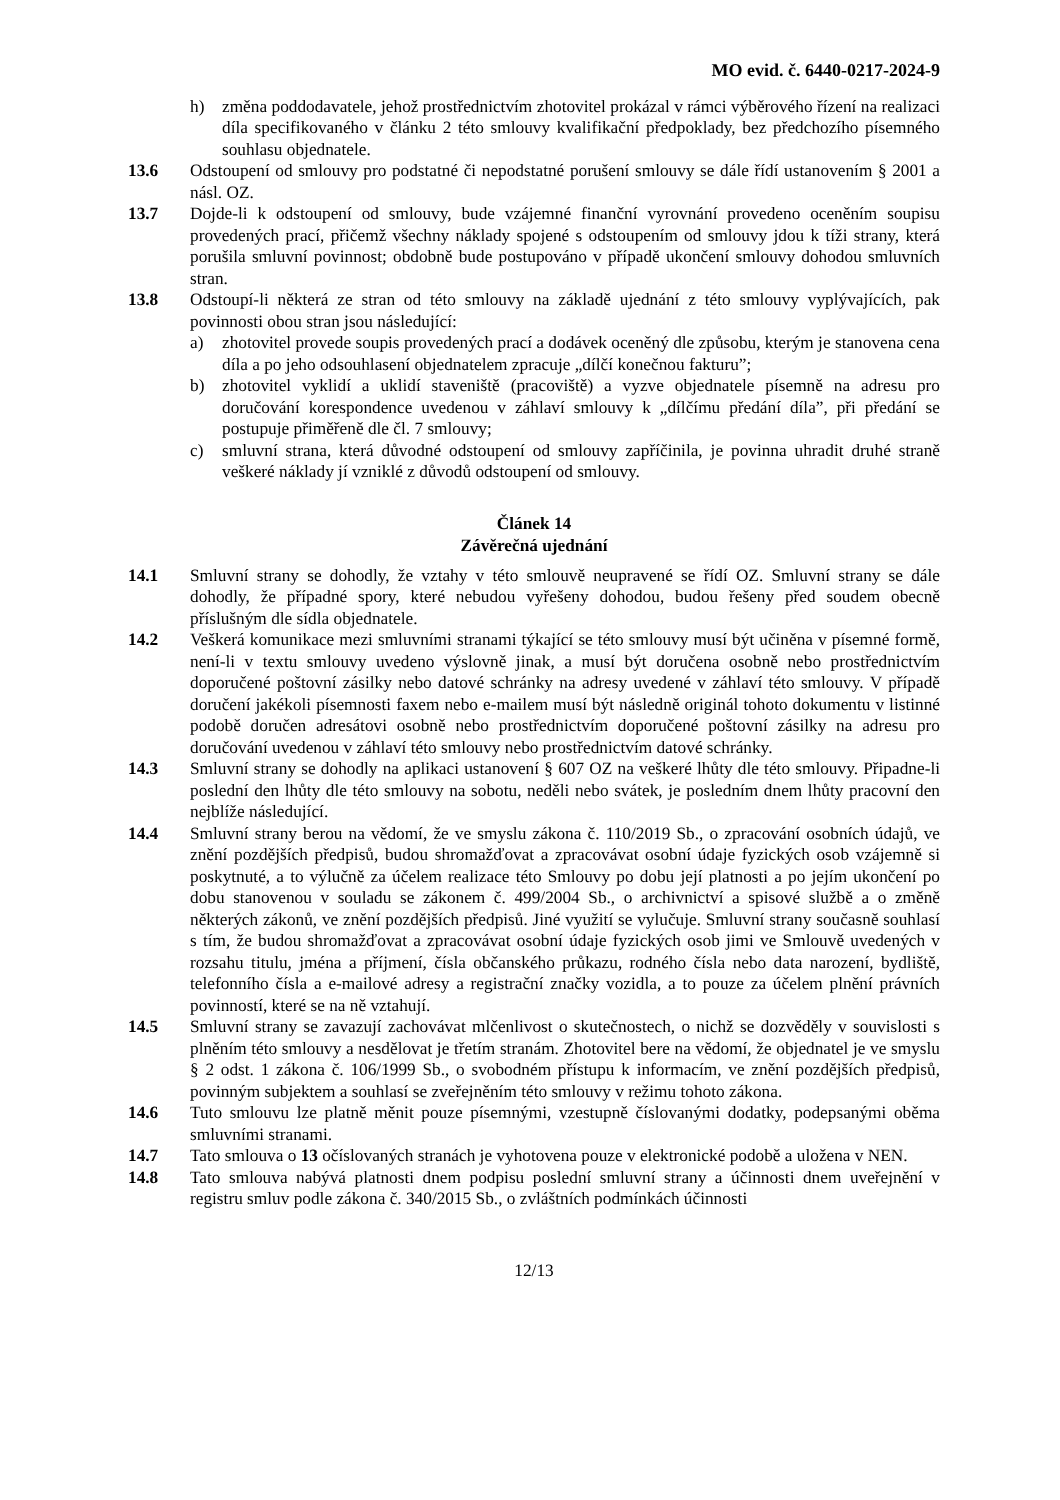MO evid. č. 6440-0217-2024-9
h) změna poddodavatele, jehož prostřednictvím zhotovitel prokázal v rámci výběrového řízení na realizaci díla specifikovaného v článku 2 této smlouvy kvalifikační předpoklady, bez předchozího písemného souhlasu objednatele.
13.6 Odstoupení od smlouvy pro podstatné či nepodstatné porušení smlouvy se dále řídí ustanovením § 2001 a násl. OZ.
13.7 Dojde-li k odstoupení od smlouvy, bude vzájemné finanční vyrovnání provedeno oceněním soupisu provedených prací, přičemž všechny náklady spojené s odstoupením od smlouvy jdou k tíži strany, která porušila smluvní povinnost; obdobně bude postupováno v případě ukončení smlouvy dohodou smluvních stran.
13.8 Odstoupí-li některá ze stran od této smlouvy na základě ujednání z této smlouvy vyplývajících, pak povinnosti obou stran jsou následující:
a) zhotovitel provede soupis provedených prací a dodávek oceněný dle způsobu, kterým je stanovena cena díla a po jeho odsouhlasení objednatelem zpracuje „dílčí konečnou fakturu”;
b) zhotovitel vyklidí a uklidí staveniště (pracoviště) a vyzve objednatele písemně na adresu pro doručování korespondence uvedenou v záhlaví smlouvy k „dílčímu předání díla”, při předání se postupuje přiměřeně dle čl. 7 smlouvy;
c) smluvní strana, která důvodné odstoupení od smlouvy zapříčinila, je povinna uhradit druhé straně veškeré náklady jí vzniklé z důvodů odstoupení od smlouvy.
Článek 14
Závěrečná ujednání
14.1 Smluvní strany se dohodly, že vztahy v této smlouvě neupravené se řídí OZ. Smluvní strany se dále dohodly, že případné spory, které nebudou vyřešeny dohodou, budou řešeny před soudem obecně příslušným dle sídla objednatele.
14.2 Veškerá komunikace mezi smluvními stranami týkající se této smlouvy musí být učiněna v písemné formě, není-li v textu smlouvy uvedeno výslovně jinak, a musí být doručena osobně nebo prostřednictvím doporučené poštovní zásilky nebo datové schránky na adresy uvedené v záhlaví této smlouvy. V případě doručení jakékoli písemnosti faxem nebo e-mailem musí být následně originál tohoto dokumentu v listinné podobě doručen adresátovi osobně nebo prostřednictvím doporučené poštovní zásilky na adresu pro doručování uvedenou v záhlaví této smlouvy nebo prostřednictvím datové schránky.
14.3 Smluvní strany se dohodly na aplikaci ustanovení § 607 OZ na veškeré lhůty dle této smlouvy. Připadne-li poslední den lhůty dle této smlouvy na sobotu, neděli nebo svátek, je posledním dnem lhůty pracovní den nejblíže následující.
14.4 Smluvní strany berou na vědomí, že ve smyslu zákona č. 110/2019 Sb., o zpracování osobních údajů, ve znění pozdějších předpisů, budou shromažďovat a zpracovávat osobní údaje fyzických osob vzájemně si poskytnuté, a to výlučně za účelem realizace této Smlouvy po dobu její platnosti a po jejím ukončení po dobu stanovenou v souladu se zákonem č. 499/2004 Sb., o archivnictví a spisové službě a o změně některých zákonů, ve znění pozdějších předpisů. Jiné využití se vylučuje. Smluvní strany současně souhlasí s tím, že budou shromažďovat a zpracovávat osobní údaje fyzických osob jimi ve Smlouvě uvedených v rozsahu titulu, jména a příjmení, čísla občanského průkazu, rodného čísla nebo data narození, bydliště, telefonního čísla a e-mailové adresy a registrační značky vozidla, a to pouze za účelem plnění právních povinností, které se na ně vztahují.
14.5 Smluvní strany se zavazují zachovávat mlčenlivost o skutečnostech, o nichž se dozvěděly v souvislosti s plněním této smlouvy a nesdělovat je třetím stranám. Zhotovitel bere na vědomí, že objednatel je ve smyslu § 2 odst. 1 zákona č. 106/1999 Sb., o svobodném přístupu k informacím, ve znění pozdějších předpisů, povinným subjektem a souhlasí se zveřejněním této smlouvy v režimu tohoto zákona.
14.6 Tuto smlouvu lze platně měnit pouze písemnými, vzestupně číslovanými dodatky, podepsanými oběma smluvními stranami.
14.7 Tato smlouva o 13 očíslovaných stranách je vyhotovena pouze v elektronické podobě a uložena v NEN.
14.8 Tato smlouva nabývá platnosti dnem podpisu poslední smluvní strany a účinnosti dnem uveřejnění v registru smluv podle zákona č. 340/2015 Sb., o zvláštních podmínkách účinnosti
12/13